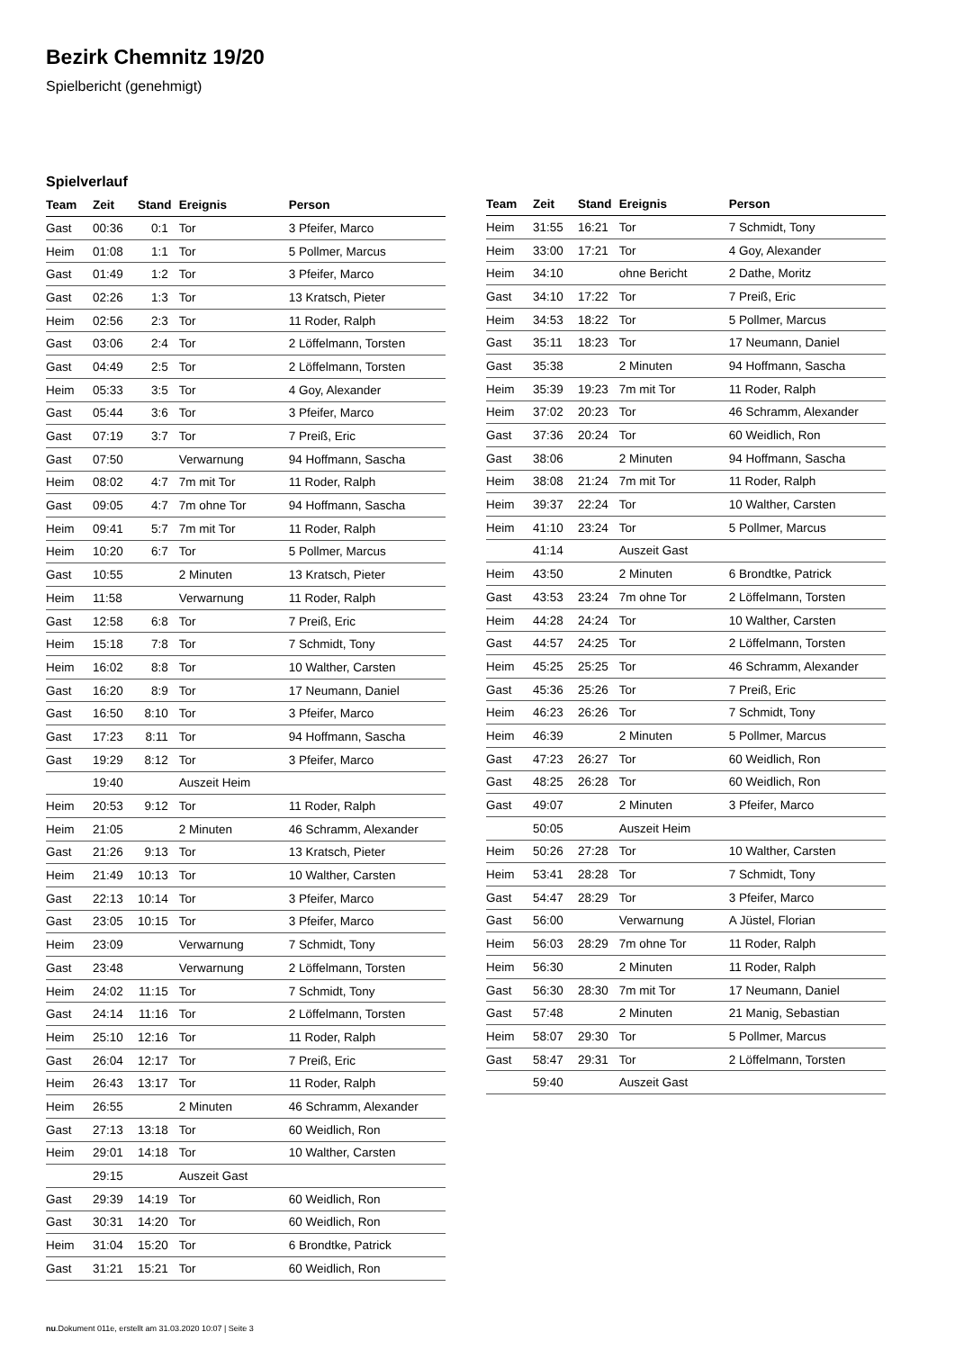Bezirk Chemnitz 19/20
Spielbericht (genehmigt)
Spielverlauf
| Team | Zeit | Stand | Ereignis | Person |
| --- | --- | --- | --- | --- |
| Gast | 00:36 | 0:1 | Tor | 3 Pfeifer, Marco |
| Heim | 01:08 | 1:1 | Tor | 5 Pollmer, Marcus |
| Gast | 01:49 | 1:2 | Tor | 3 Pfeifer, Marco |
| Gast | 02:26 | 1:3 | Tor | 13 Kratsch, Pieter |
| Heim | 02:56 | 2:3 | Tor | 11 Roder, Ralph |
| Gast | 03:06 | 2:4 | Tor | 2 Löffelmann, Torsten |
| Gast | 04:49 | 2:5 | Tor | 2 Löffelmann, Torsten |
| Heim | 05:33 | 3:5 | Tor | 4 Goy, Alexander |
| Gast | 05:44 | 3:6 | Tor | 3 Pfeifer, Marco |
| Gast | 07:19 | 3:7 | Tor | 7 Preiß, Eric |
| Gast | 07:50 | | Verwarnung | 94 Hoffmann, Sascha |
| Heim | 08:02 | 4:7 | 7m mit Tor | 11 Roder, Ralph |
| Gast | 09:05 | 4:7 | 7m ohne Tor | 94 Hoffmann, Sascha |
| Heim | 09:41 | 5:7 | 7m mit Tor | 11 Roder, Ralph |
| Heim | 10:20 | 6:7 | Tor | 5 Pollmer, Marcus |
| Gast | 10:55 | | 2 Minuten | 13 Kratsch, Pieter |
| Heim | 11:58 | | Verwarnung | 11 Roder, Ralph |
| Gast | 12:58 | 6:8 | Tor | 7 Preiß, Eric |
| Heim | 15:18 | 7:8 | Tor | 7 Schmidt, Tony |
| Heim | 16:02 | 8:8 | Tor | 10 Walther, Carsten |
| Gast | 16:20 | 8:9 | Tor | 17 Neumann, Daniel |
| Gast | 16:50 | 8:10 | Tor | 3 Pfeifer, Marco |
| Gast | 17:23 | 8:11 | Tor | 94 Hoffmann, Sascha |
| Gast | 19:29 | 8:12 | Tor | 3 Pfeifer, Marco |
| | 19:40 | | Auszeit Heim | |
| Heim | 20:53 | 9:12 | Tor | 11 Roder, Ralph |
| Heim | 21:05 | | 2 Minuten | 46 Schramm, Alexander |
| Gast | 21:26 | 9:13 | Tor | 13 Kratsch, Pieter |
| Heim | 21:49 | 10:13 | Tor | 10 Walther, Carsten |
| Gast | 22:13 | 10:14 | Tor | 3 Pfeifer, Marco |
| Gast | 23:05 | 10:15 | Tor | 3 Pfeifer, Marco |
| Heim | 23:09 | | Verwarnung | 7 Schmidt, Tony |
| Gast | 23:48 | | Verwarnung | 2 Löffelmann, Torsten |
| Heim | 24:02 | 11:15 | Tor | 7 Schmidt, Tony |
| Gast | 24:14 | 11:16 | Tor | 2 Löffelmann, Torsten |
| Heim | 25:10 | 12:16 | Tor | 11 Roder, Ralph |
| Gast | 26:04 | 12:17 | Tor | 7 Preiß, Eric |
| Heim | 26:43 | 13:17 | Tor | 11 Roder, Ralph |
| Heim | 26:55 | | 2 Minuten | 46 Schramm, Alexander |
| Gast | 27:13 | 13:18 | Tor | 60 Weidlich, Ron |
| Heim | 29:01 | 14:18 | Tor | 10 Walther, Carsten |
| | 29:15 | | Auszeit Gast | |
| Gast | 29:39 | 14:19 | Tor | 60 Weidlich, Ron |
| Gast | 30:31 | 14:20 | Tor | 60 Weidlich, Ron |
| Heim | 31:04 | 15:20 | Tor | 6 Brondtke, Patrick |
| Gast | 31:21 | 15:21 | Tor | 60 Weidlich, Ron |
| Team | Zeit | Stand | Ereignis | Person |
| --- | --- | --- | --- | --- |
| Heim | 31:55 | 16:21 | Tor | 7 Schmidt, Tony |
| Heim | 33:00 | 17:21 | Tor | 4 Goy, Alexander |
| Heim | 34:10 | | ohne Bericht | 2 Dathe, Moritz |
| Gast | 34:10 | 17:22 | Tor | 7 Preiß, Eric |
| Heim | 34:53 | 18:22 | Tor | 5 Pollmer, Marcus |
| Gast | 35:11 | 18:23 | Tor | 17 Neumann, Daniel |
| Gast | 35:38 | | 2 Minuten | 94 Hoffmann, Sascha |
| Heim | 35:39 | 19:23 | 7m mit Tor | 11 Roder, Ralph |
| Heim | 37:02 | 20:23 | Tor | 46 Schramm, Alexander |
| Gast | 37:36 | 20:24 | Tor | 60 Weidlich, Ron |
| Gast | 38:06 | | 2 Minuten | 94 Hoffmann, Sascha |
| Heim | 38:08 | 21:24 | 7m mit Tor | 11 Roder, Ralph |
| Heim | 39:37 | 22:24 | Tor | 10 Walther, Carsten |
| Heim | 41:10 | 23:24 | Tor | 5 Pollmer, Marcus |
| | 41:14 | | Auszeit Gast | |
| Heim | 43:50 | | 2 Minuten | 6 Brondtke, Patrick |
| Gast | 43:53 | 23:24 | 7m ohne Tor | 2 Löffelmann, Torsten |
| Heim | 44:28 | 24:24 | Tor | 10 Walther, Carsten |
| Gast | 44:57 | 24:25 | Tor | 2 Löffelmann, Torsten |
| Heim | 45:25 | 25:25 | Tor | 46 Schramm, Alexander |
| Gast | 45:36 | 25:26 | Tor | 7 Preiß, Eric |
| Heim | 46:23 | 26:26 | Tor | 7 Schmidt, Tony |
| Heim | 46:39 | | 2 Minuten | 5 Pollmer, Marcus |
| Gast | 47:23 | 26:27 | Tor | 60 Weidlich, Ron |
| Gast | 48:25 | 26:28 | Tor | 60 Weidlich, Ron |
| Gast | 49:07 | | 2 Minuten | 3 Pfeifer, Marco |
| | 50:05 | | Auszeit Heim | |
| Heim | 50:26 | 27:28 | Tor | 10 Walther, Carsten |
| Heim | 53:41 | 28:28 | Tor | 7 Schmidt, Tony |
| Gast | 54:47 | 28:29 | Tor | 3 Pfeifer, Marco |
| Gast | 56:00 | | Verwarnung | A Jüstel, Florian |
| Heim | 56:03 | 28:29 | 7m ohne Tor | 11 Roder, Ralph |
| Heim | 56:30 | | 2 Minuten | 11 Roder, Ralph |
| Gast | 56:30 | 28:30 | 7m mit Tor | 17 Neumann, Daniel |
| Gast | 57:48 | | 2 Minuten | 21 Manig, Sebastian |
| Heim | 58:07 | 29:30 | Tor | 5 Pollmer, Marcus |
| Gast | 58:47 | 29:31 | Tor | 2 Löffelmann, Torsten |
| | 59:40 | | Auszeit Gast | |
nu.Dokument 011e, erstellt am 31.03.2020 10:07 | Seite 3